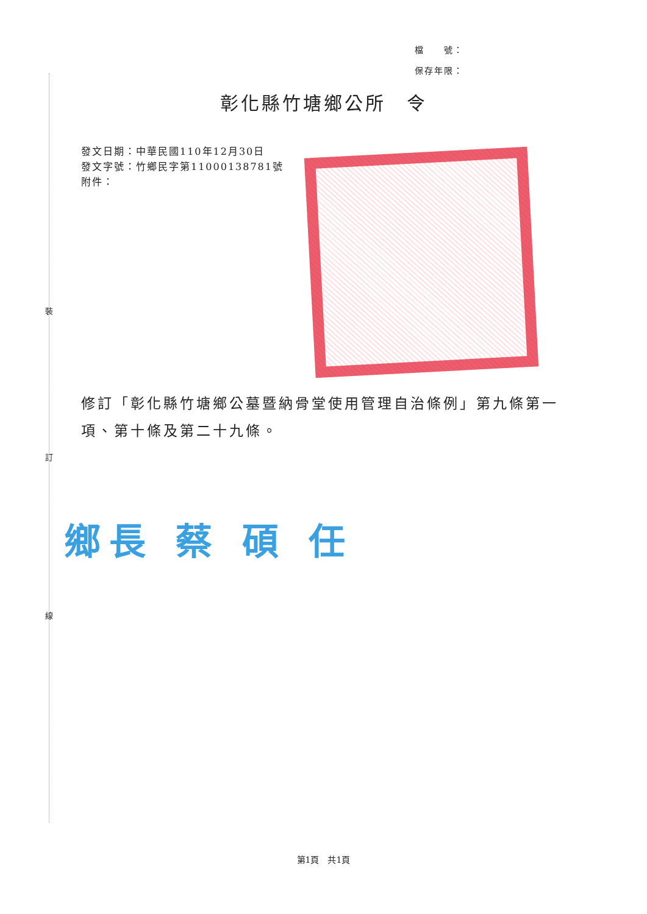裝
訂
線
檔　　號：
保存年限：
彰化縣竹塘鄉公所　令
發文日期：中華民國110年12月30日
發文字號：竹鄉民字第11000138781號
附件：
修訂「彰化縣竹塘鄉公墓暨納骨堂使用管理自治條例」第九條第一項、第十條及第二十九條。
鄉長 蔡 碩 任
第1頁　共1頁